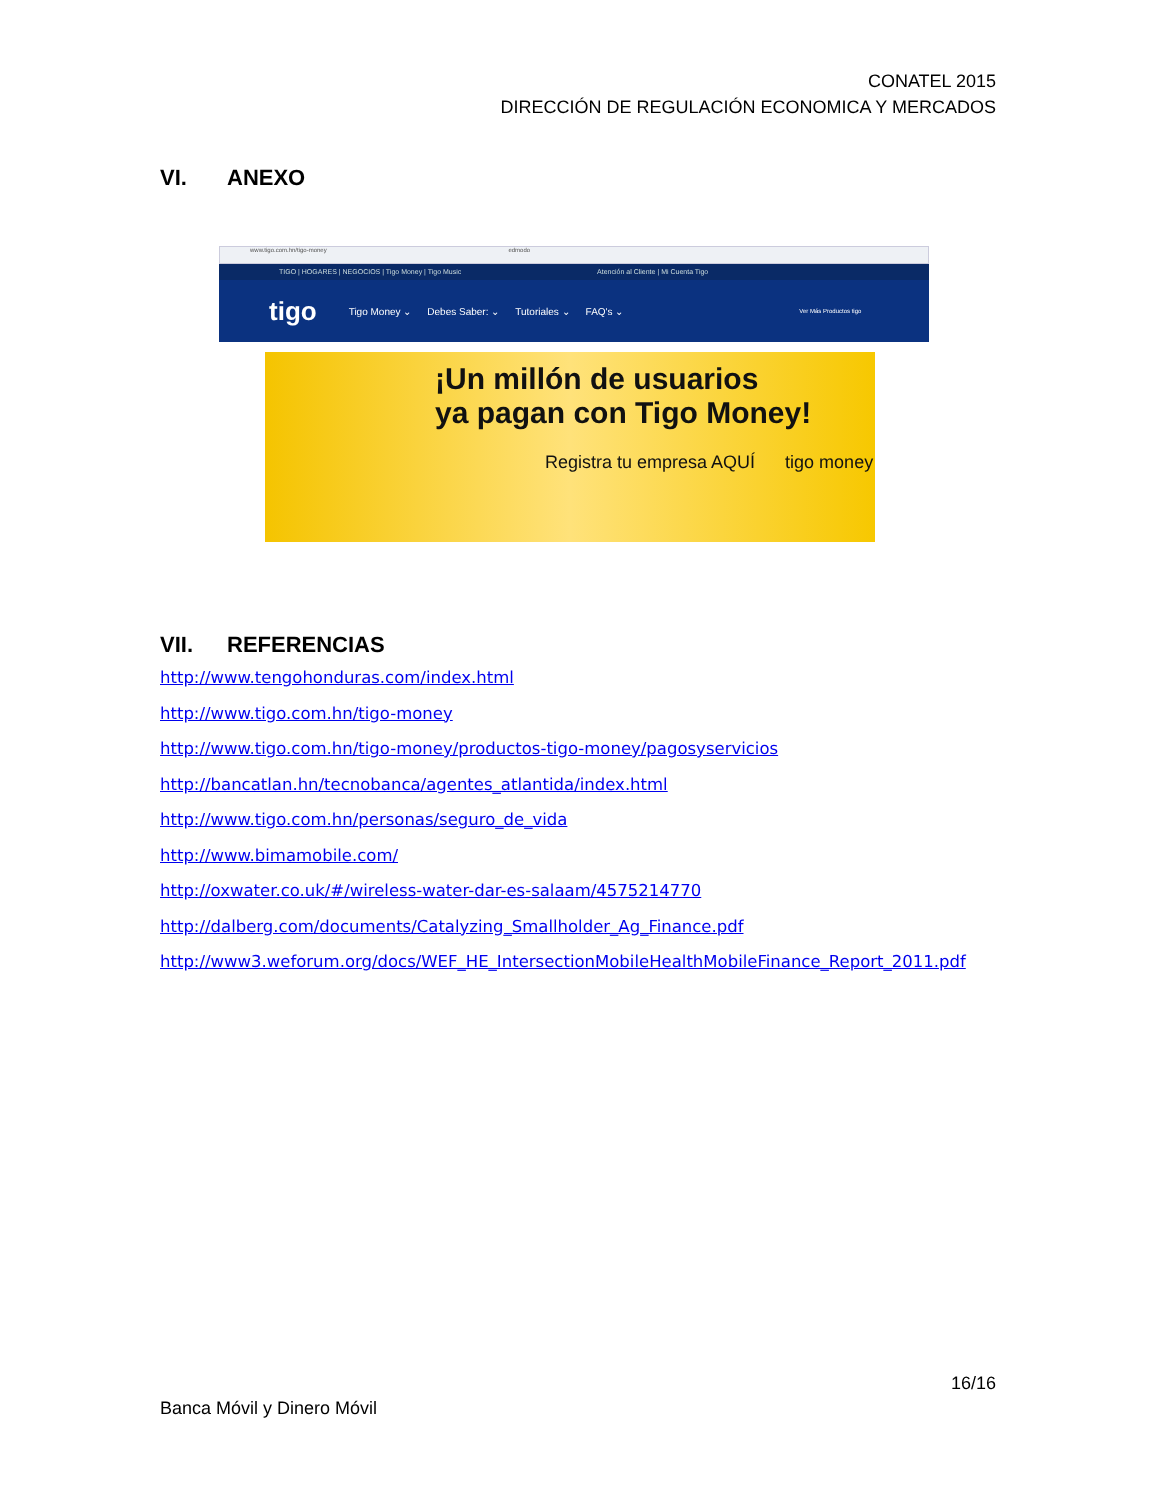CONATEL 2015
DIRECCIÓN DE REGULACIÓN ECONOMICA Y MERCADOS
VI. ANEXO
www.tigo.com.hn/tigo-money edmodo
TIGO | HOGARES | NEGOCIOS | Tigo Money | Tigo Music Atención al Cliente | Mi Cuenta Tigo
tigo Tigo Money ⌄ Debes Saber: ⌄ Tutoriales ⌄ FAQ's ⌄ Ver Más Productos tigo
¡Un millón de usuarios
ya pagan con Tigo Money!
Registra tu empresa AQUÍ tigo money
VII. REFERENCIAS
http://www.tengohonduras.com/index.html
http://www.tigo.com.hn/tigo-money
http://www.tigo.com.hn/tigo-money/productos-tigo-money/pagosyservicios
http://bancatlan.hn/tecnobanca/agentes_atlantida/index.html
http://www.tigo.com.hn/personas/seguro_de_vida
http://www.bimamobile.com/
http://oxwater.co.uk/#/wireless-water-dar-es-salaam/4575214770
http://dalberg.com/documents/Catalyzing_Smallholder_Ag_Finance.pdf
http://www3.weforum.org/docs/WEF_HE_IntersectionMobileHealthMobileFinance_Report_2011.pdf
16/16
Banca Móvil y Dinero Móvil